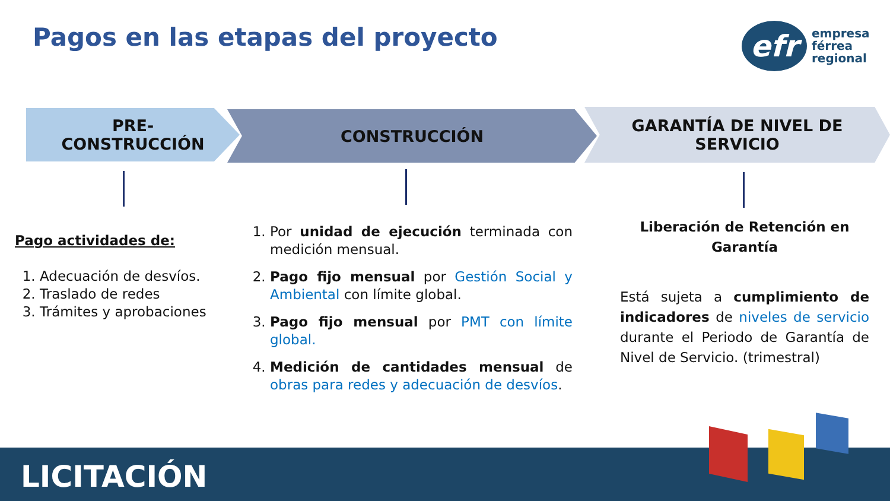Pagos en las etapas del proyecto
efr
empresa
férrea
regional
PRE-
CONSTRUCCIÓN
CONSTRUCCIÓN
GARANTÍA DE NIVEL DE
SERVICIO
Pago actividades de:
1. Adecuación de desvíos.
2. Traslado de redes
3. Trámites y aprobaciones
1. Por unidad de ejecución terminada con medición mensual.
2. Pago fijo mensual por Gestión Social y Ambiental con límite global.
3. Pago fijo mensual por PMT con límite global.
4. Medición de cantidades mensual de obras para redes y adecuación de desvíos.
Liberación de Retención en Garantía
Está sujeta a cumplimiento de indicadores de niveles de servicio durante el Periodo de Garantía de Nivel de Servicio. (trimestral)
LICITACIÓN